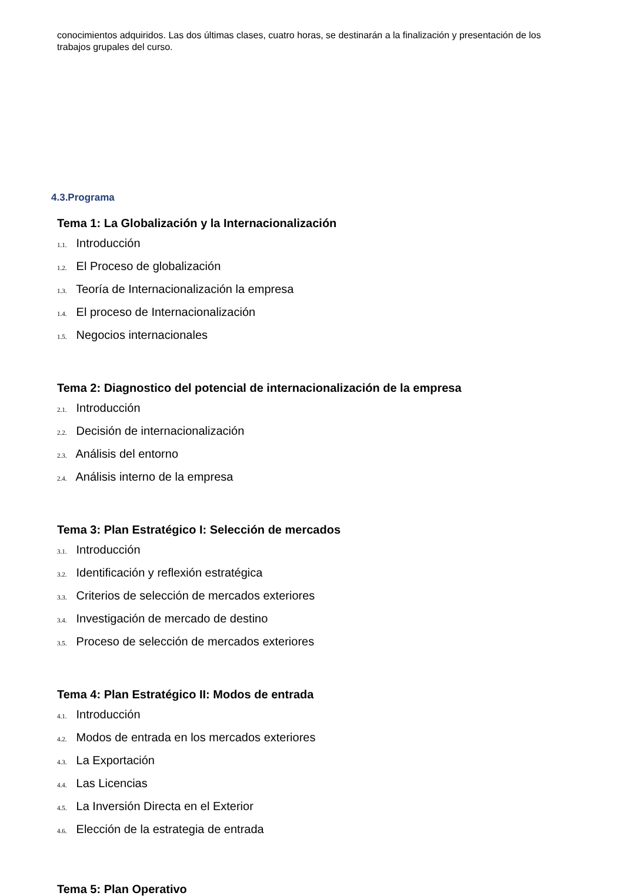conocimientos adquiridos. Las dos últimas clases, cuatro horas, se destinarán a la finalización y presentación de los trabajos grupales del curso.
4.3.Programa
Tema 1: La Globalización y la Internacionalización
1.1. Introducción
1.2. El Proceso de globalización
1.3. Teoría de Internacionalización la empresa
1.4. El proceso de Internacionalización
1.5. Negocios internacionales
Tema 2: Diagnostico del potencial de internacionalización de la empresa
2.1. Introducción
2.2. Decisión de internacionalización
2.3. Análisis del entorno
2.4. Análisis interno de la empresa
Tema 3: Plan Estratégico I: Selección de mercados
3.1. Introducción
3.2. Identificación y reflexión estratégica
3.3. Criterios de selección de mercados exteriores
3.4. Investigación de mercado de destino
3.5. Proceso de selección de mercados exteriores
Tema 4: Plan Estratégico II: Modos de entrada
4.1. Introducción
4.2. Modos de entrada en los mercados exteriores
4.3. La Exportación
4.4. Las Licencias
4.5. La Inversión Directa en el Exterior
4.6. Elección de la estrategia de entrada
Tema 5: Plan Operativo